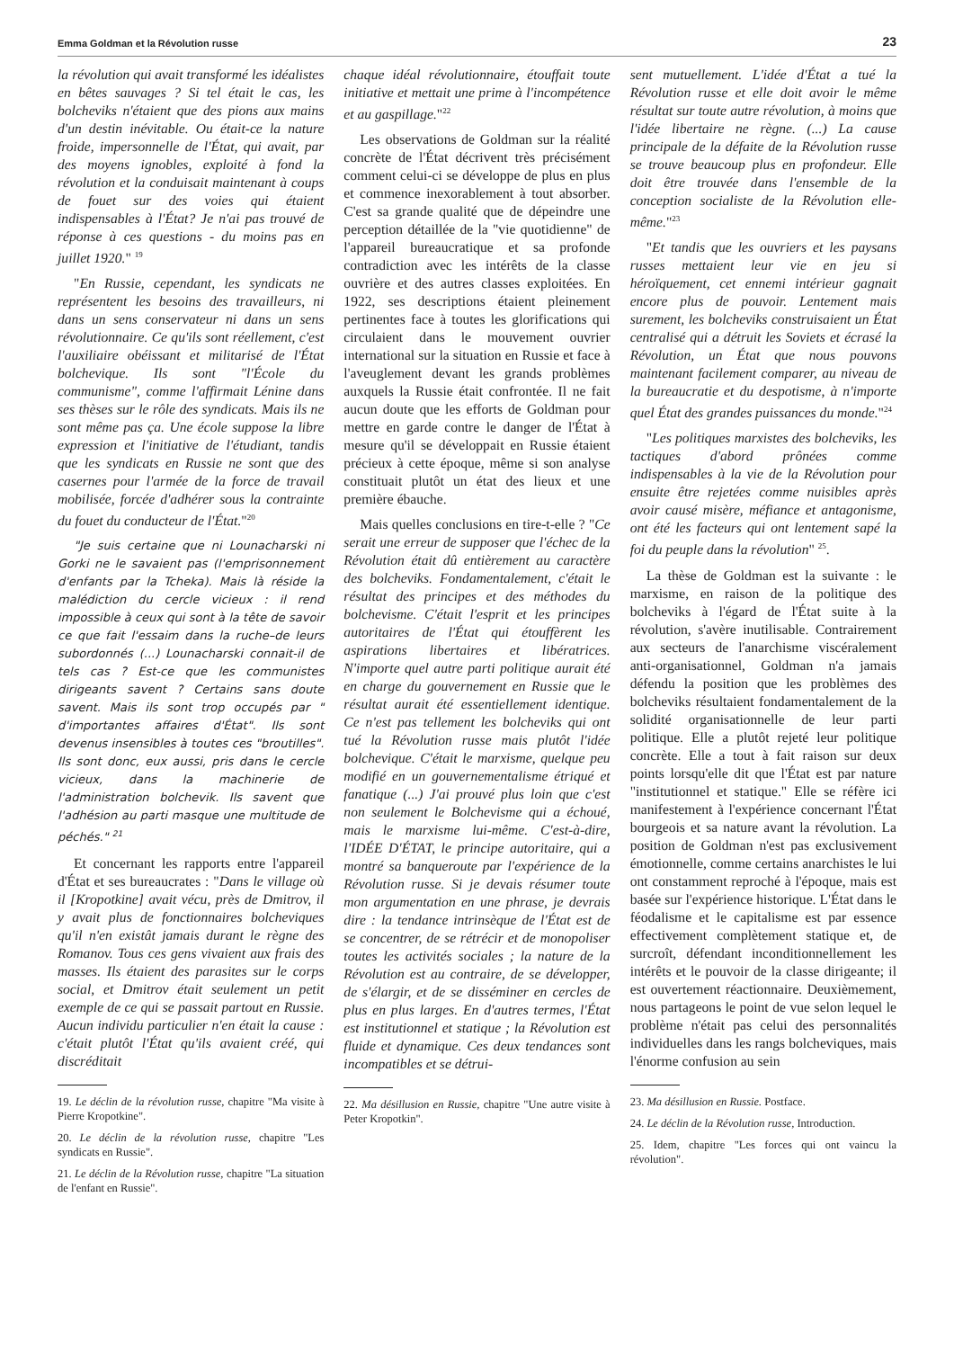Emma Goldman et la Révolution russe 23
la révolution qui avait transformé les idéalistes en bêtes sauvages ? Si tel était le cas, les bolcheviks n'étaient que des pions aux mains d'un destin inévitable. Ou était-ce la nature froide, impersonnelle de l'État, qui avait, par des moyens ignobles, exploité à fond la révolution et la conduisait maintenant à coups de fouet sur des voies qui étaient indispensables à l'État? Je n'ai pas trouvé de réponse à ces questions - du moins pas en juillet 1920." <sup>19</sup>
"En Russie, cependant, les syndicats ne représentent les besoins des travailleurs, ni dans un sens conservateur ni dans un sens révolutionnaire. Ce qu'ils sont réellement, c'est l'auxiliaire obéissant et militarisé de l'État bolchevique. Ils sont "l'École du communisme", comme l'affirmait Lénine dans ses thèses sur le rôle des syndicats. Mais ils ne sont même pas ça. Une école suppose la libre expression et l'initiative de l'étudiant, tandis que les syndicats en Russie ne sont que des casernes pour l'armée de la force de travail mobilisée, forcée d'adhérer sous la contrainte du fouet du conducteur de l'État."<sup>20</sup>
"Je suis certaine que ni Lounacharski ni Gorki ne le savaient pas (l'emprisonnement d'enfants par la Tcheka). Mais là réside la malédiction du cercle vicieux : il rend impossible à ceux qui sont à la tête de savoir ce que fait l'essaim dans la ruche–de leurs subordonnés (...) Lounacharski connait-il de tels cas ? Est-ce que les communistes dirigeants savent ? Certains sans doute savent. Mais ils sont trop occupés par " d'importantes affaires d'État". Ils sont devenus insensibles à toutes ces "broutilles". Ils sont donc, eux aussi, pris dans le cercle vicieux, dans la machinerie de l'administration bolchevik. Ils savent que l'adhésion au parti masque une multitude de péchés." <sup>21</sup>
Et concernant les rapports entre l'appareil d'État et ses bureaucrates : "Dans le village où il [Kropotkine] avait vécu, près de Dmitrov, il y avait plus de fonctionnaires bolcheviques qu'il n'en existât jamais durant le règne des Romanov. Tous ces gens vivaient aux frais des masses. Ils étaient des parasites sur le corps social, et Dmitrov était seulement un petit exemple de ce qui se passait partout en Russie. Aucun individu particulier n'en était la cause : c'était plutôt l'État qu'ils avaient créé, qui discréditait
19. Le déclin de la révolution russe, chapitre "Ma visite à Pierre Kropotkine".
20. Le déclin de la révolution russe, chapitre "Les syndicats en Russie".
21. Le déclin de la Révolution russe, chapitre "La situation de l'enfant en Russie".
chaque idéal révolutionnaire, étouffait toute initiative et mettait une prime à l'incompétence et au gaspillage."<sup>22</sup>
Les observations de Goldman sur la réalité concrète de l'État décrivent très précisément comment celui-ci se développe de plus en plus et commence inexorablement à tout absorber. C'est sa grande qualité que de dépeindre une perception détaillée de la "vie quotidienne" de l'appareil bureaucratique et sa profonde contradiction avec les intérêts de la classe ouvrière et des autres classes exploitées. En 1922, ses descriptions étaient pleinement pertinentes face à toutes les glorifications qui circulaient dans le mouvement ouvrier international sur la situation en Russie et face à l'aveuglement devant les grands problèmes auxquels la Russie était confrontée. Il ne fait aucun doute que les efforts de Goldman pour mettre en garde contre le danger de l'État à mesure qu'il se développait en Russie étaient précieux à cette époque, même si son analyse constituait plutôt un état des lieux et une première ébauche.
Mais quelles conclusions en tire-t-elle ? "Ce serait une erreur de supposer que l'échec de la Révolution était dû entièrement au caractère des bolcheviks. Fondamentalement, c'était le résultat des principes et des méthodes du bolchevisme. C'était l'esprit et les principes autoritaires de l'État qui étouffèrent les aspirations libertaires et libératrices. N'importe quel autre parti politique aurait été en charge du gouvernement en Russie que le résultat aurait été essentiellement identique. Ce n'est pas tellement les bolcheviks qui ont tué la Révolution russe mais plutôt l'idée bolchevique. C'était le marxisme, quelque peu modifié en un gouvernementalisme étriqué et fanatique (...) J'ai prouvé plus loin que c'est non seulement le Bolchevisme qui a échoué, mais le marxisme lui-même. C'est-à-dire, l'IDÉE D'ÉTAT, le principe autoritaire, qui a montré sa banqueroute par l'expérience de la Révolution russe. Si je devais résumer toute mon argumentation en une phrase, je devrais dire : la tendance intrinsèque de l'État est de se concentrer, de se rétrécir et de monopoliser toutes les activités sociales ; la nature de la Révolution est au contraire, de se développer, de s'élargir, et de se disséminer en cercles de plus en plus larges. En d'autres termes, l'État est institutionnel et statique ; la Révolution est fluide et dynamique. Ces deux tendances sont incompatibles et se détrui-
22. Ma désillusion en Russie, chapitre "Une autre visite à Peter Kropotkin".
sent mutuellement. L'idée d'État a tué la Révolution russe et elle doit avoir le même résultat sur toute autre révolution, à moins que l'idée libertaire ne règne. (...) La cause principale de la défaite de la Révolution russe se trouve beaucoup plus en profondeur. Elle doit être trouvée dans l'ensemble de la conception socialiste de la Révolution elle-même."<sup>23</sup>
"Et tandis que les ouvriers et les paysans russes mettaient leur vie en jeu si héroïquement, cet ennemi intérieur gagnait encore plus de pouvoir. Lentement mais surement, les bolcheviks construisaient un État centralisé qui a détruit les Soviets et écrasé la Révolution, un État que nous pouvons maintenant facilement comparer, au niveau de la bureaucratie et du despotisme, à n'importe quel État des grandes puissances du monde."<sup>24</sup>
"Les politiques marxistes des bolcheviks, les tactiques d'abord prônées comme indispensables à la vie de la Révolution pour ensuite être rejetées comme nuisibles après avoir causé misère, méfiance et antagonisme, ont été les facteurs qui ont lentement sapé la foi du peuple dans la révolution" <sup>25</sup>.
La thèse de Goldman est la suivante : le marxisme, en raison de la politique des bolcheviks à l'égard de l'État suite à la révolution, s'avère inutilisable. Contrairement aux secteurs de l'anarchisme viscéralement anti-organisationnel, Goldman n'a jamais défendu la position que les problèmes des bolcheviks résultaient fondamentalement de la solidité organisationnelle de leur parti politique. Elle a plutôt rejeté leur politique concrète. Elle a tout à fait raison sur deux points lorsqu'elle dit que l'État est par nature "institutionnel et statique." Elle se réfère ici manifestement à l'expérience concernant l'État bourgeois et sa nature avant la révolution. La position de Goldman n'est pas exclusivement émotionnelle, comme certains anarchistes le lui ont constamment reproché à l'époque, mais est basée sur l'expérience historique. L'État dans le féodalisme et le capitalisme est par essence effectivement complètement statique et, de surcroît, défendant inconditionnellement les intérêts et le pouvoir de la classe dirigeante; il est ouvertement réactionnaire. Deuxièmement, nous partageons le point de vue selon lequel le problème n'était pas celui des personnalités individuelles dans les rangs bolcheviques, mais l'énorme confusion au sein
23. Ma désillusion en Russie. Postface.
24. Le déclin de la Révolution russe, Introduction.
25. Idem, chapitre "Les forces qui ont vaincu la révolution".